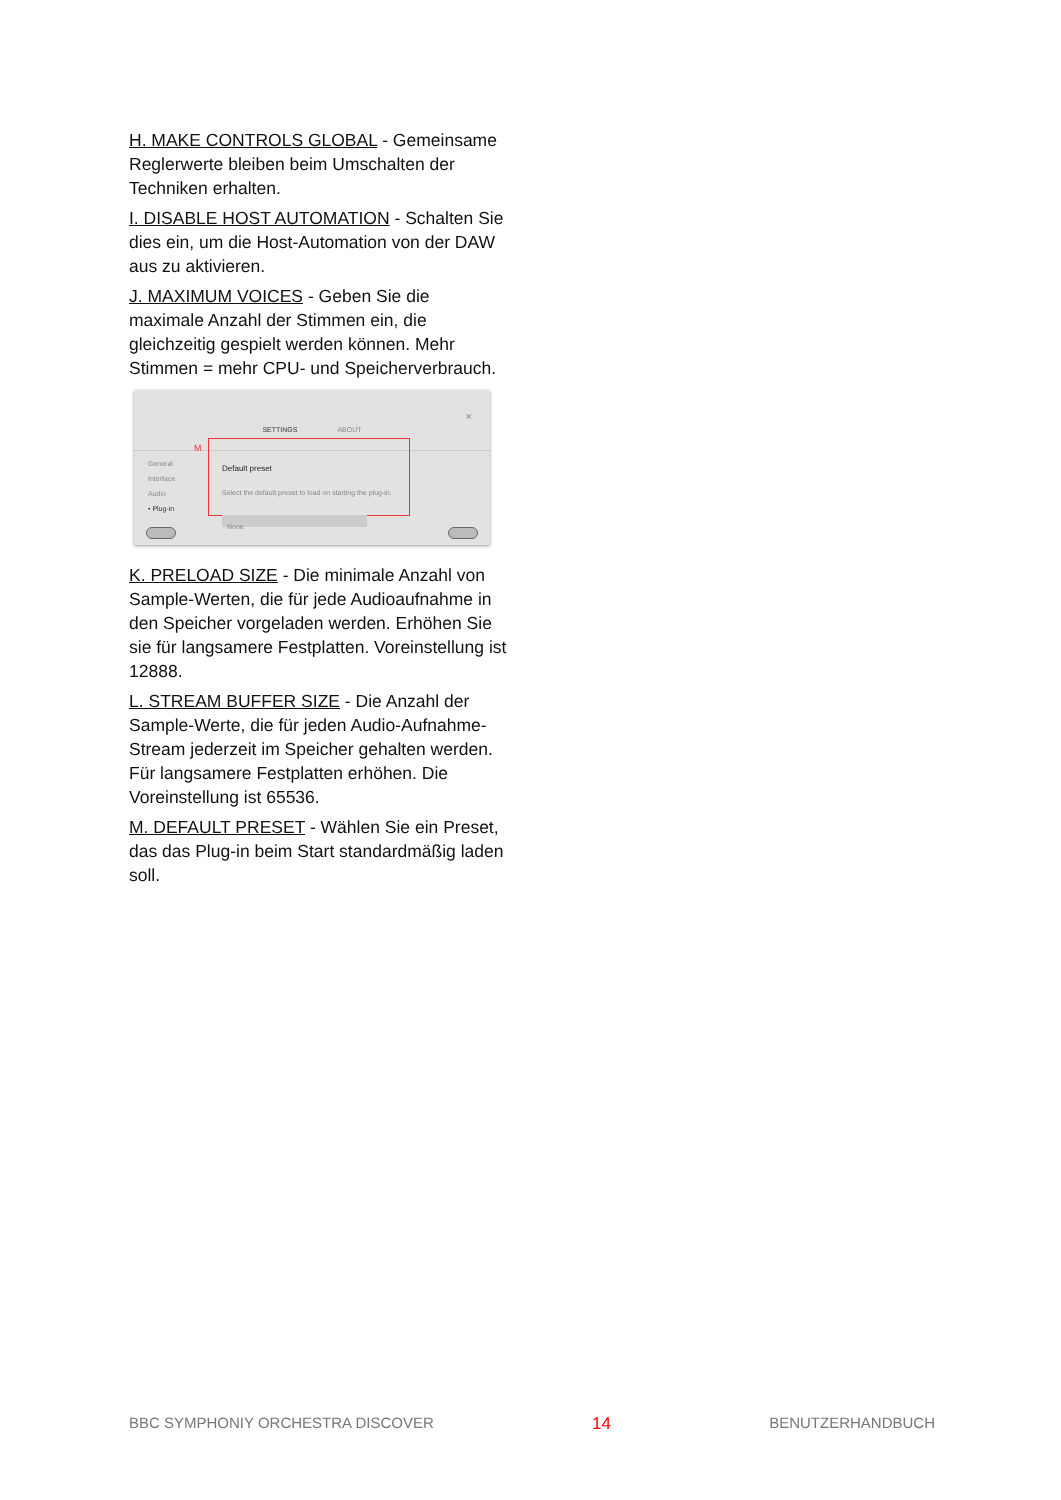H. MAKE CONTROLS GLOBAL - Gemeinsame Reglerwerte bleiben beim Umschalten der Techniken erhalten.
I. DISABLE HOST AUTOMATION - Schalten Sie dies ein, um die Host-Automation von der DAW aus zu aktivieren.
J. MAXIMUM VOICES - Geben Sie die maximale Anzahl der Stimmen ein, die gleichzeitig gespielt werden können. Mehr Stimmen = mehr CPU- und Speicherverbrauch.
SETTINGS ABOUT
×
M
General
Interface
Audio
• Plug-in
Default preset
Select the default preset to load on starting the plug-in.
None
K. PRELOAD SIZE - Die minimale Anzahl von Sample-Werten, die für jede Audioaufnahme in den Speicher vorgeladen werden. Erhöhen Sie sie für langsamere Festplatten. Voreinstellung ist 12888.
L. STREAM BUFFER SIZE - Die Anzahl der Sample-Werte, die für jeden Audio-Aufnahme-Stream jederzeit im Speicher gehalten werden. Für langsamere Festplatten erhöhen. Die Voreinstellung ist 65536.
M. DEFAULT PRESET - Wählen Sie ein Preset, das das Plug-in beim Start standardmäßig laden soll.
BBC SYMPHONIY ORCHESTRA DISCOVER 14 BENUTZERHANDBUCH